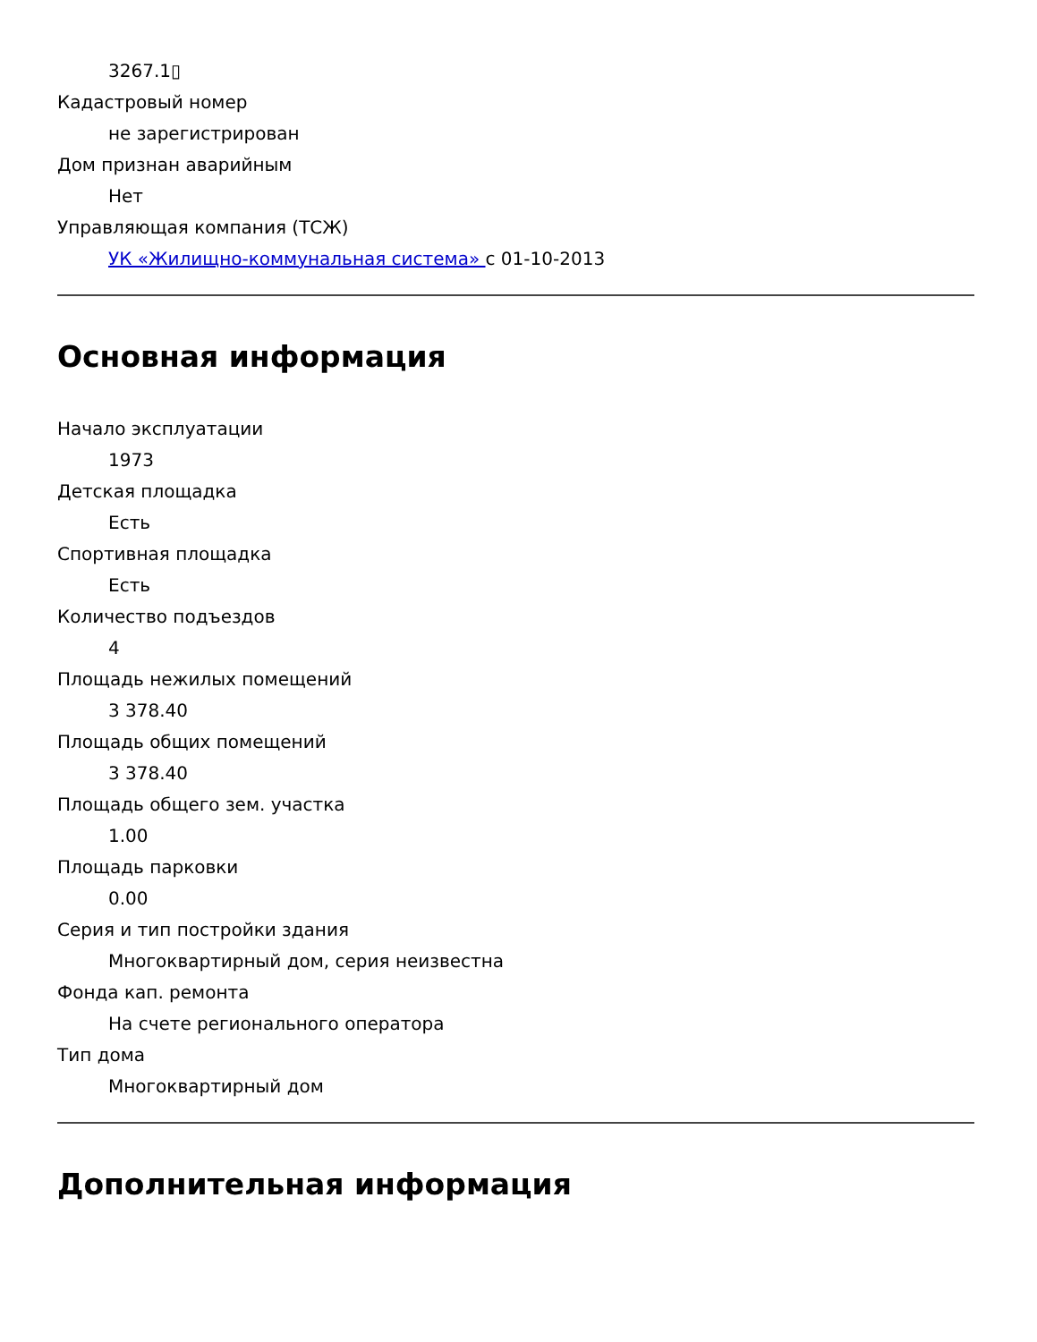3267.1▯
Кадастровый номер
не зарегистрирован
Дом признан аварийным
Нет
Управляющая компания (ТСЖ)
УК «Жилищно-коммунальная система» с 01-10-2013
Основная информация
Начало эксплуатации
1973
Детская площадка
Есть
Спортивная площадка
Есть
Количество подъездов
4
Площадь нежилых помещений
3 378.40
Площадь общих помещений
3 378.40
Площадь общего зем. участка
1.00
Площадь парковки
0.00
Серия и тип постройки здания
Многоквартирный дом, серия неизвестна
Фонда кап. ремонта
На счете регионального оператора
Тип дома
Многоквартирный дом
Дополнительная информация